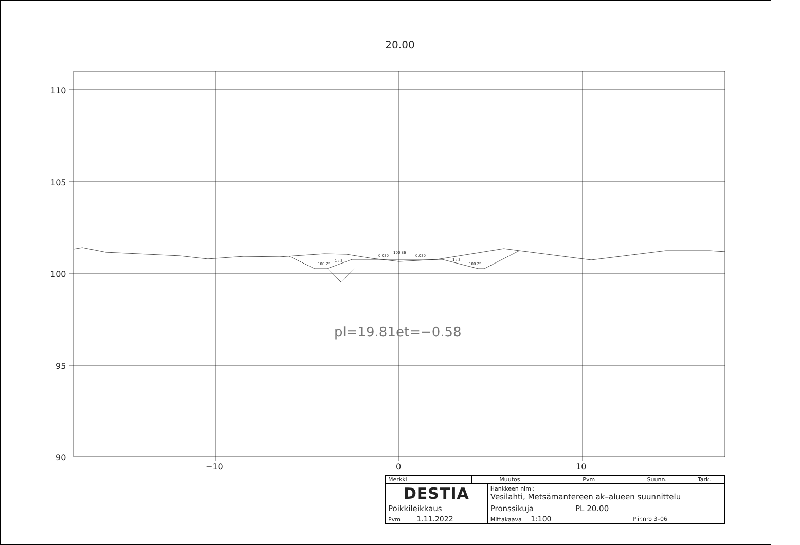20.00
110
105
100
95
90
−10
0
10
100.25
100.25
100.86
0.030
0.030
1 : 3
1 : 3
pl=19.81et=−0.58
| Merkki | Muutos | | Pvm | Suunn. | Tark. |
| DESTIA | | Hankkeen nimi: Vesilahti, Metsämantereen ak–alueen suunnittelu | | | |
| Poikkileikkaus | | Pronssikuja PL 20.00 | | | |
| Pvm 1.11.2022 | | Mittakaava 1:100 | | Piir.nro 3–06 | |